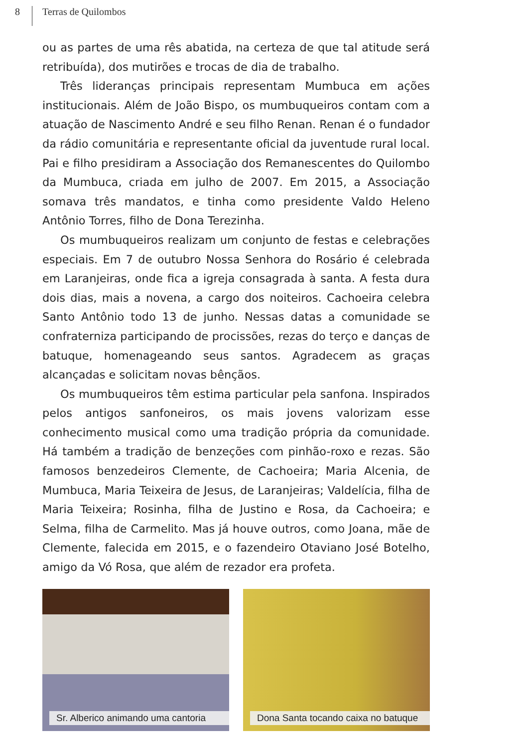8
Terras de Quilombos
ou as partes de uma rês abatida, na certeza de que tal atitude será retribuída), dos mutirões e trocas de dia de trabalho.
Três lideranças principais representam Mumbuca em ações institucionais. Além de João Bispo, os mumbuqueiros contam com a atuação de Nascimento André e seu filho Renan. Renan é o fundador da rádio comunitária e representante oficial da juventude rural local. Pai e filho presidiram a Associação dos Remanescentes do Quilombo da Mumbuca, criada em julho de 2007. Em 2015, a Associação somava três mandatos, e tinha como presidente Valdo Heleno Antônio Torres, filho de Dona Terezinha.
Os mumbuqueiros realizam um conjunto de festas e celebrações especiais. Em 7 de outubro Nossa Senhora do Rosário é celebrada em Laranjeiras, onde fica a igreja consagrada à santa. A festa dura dois dias, mais a novena, a cargo dos noiteiros. Cachoeira celebra Santo Antônio todo 13 de junho. Nessas datas a comunidade se confraterniza participando de procissões, rezas do terço e danças de batuque, homenageando seus santos. Agradecem as graças alcançadas e solicitam novas bênçãos.
Os mumbuqueiros têm estima particular pela sanfona. Inspirados pelos antigos sanfoneiros, os mais jovens valorizam esse conhecimento musical como uma tradição própria da comunidade. Há também a tradição de benzeções com pinhão-roxo e rezas. São famosos benzedeiros Clemente, de Cachoeira; Maria Alcenia, de Mumbuca, Maria Teixeira de Jesus, de Laranjeiras; Valdelícia, filha de Maria Teixeira; Rosinha, filha de Justino e Rosa, da Cachoeira; e Selma, filha de Carmelito. Mas já houve outros, como Joana, mãe de Clemente, falecida em 2015, e o fazendeiro Otaviano José Botelho, amigo da Vó Rosa, que além de rezador era profeta.
Sr. Alberico animando uma cantoria
Dona Santa tocando caixa no batuque